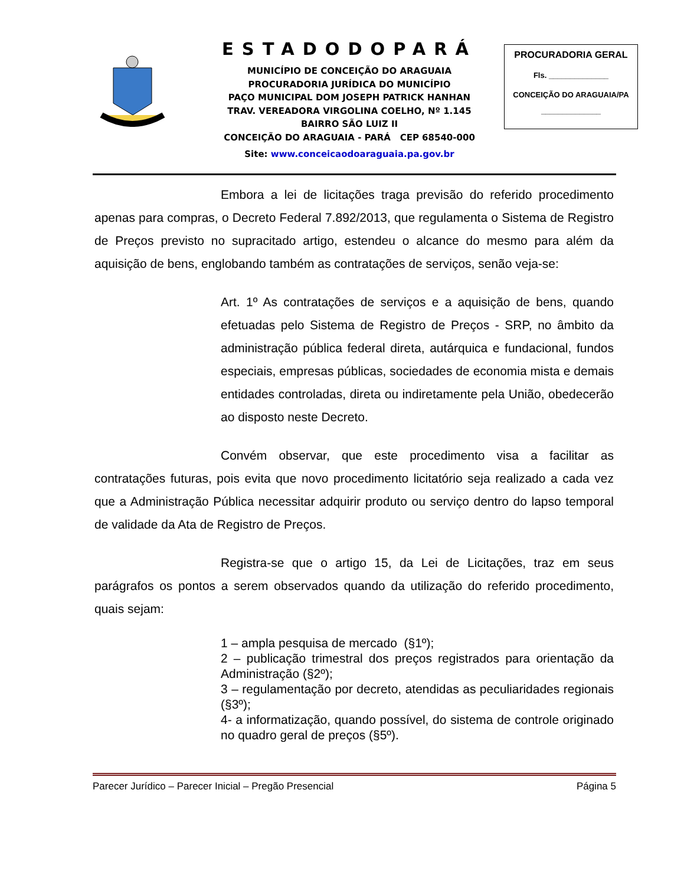ESTADODOPARÁ
MUNICÍPIO DE CONCEIÇÃO DO ARAGUAIA
PROCURADORIA JURÍDICA DO MUNICÍPIO
PAÇO MUNICIPAL DOM JOSEPH PATRICK HANHAN
TRAV. VEREADORA VIRGOLINA COELHO, Nº 1.145
BAIRRO SÃO LUIZ II
CONCEIÇÃO DO ARAGUAIA - PARÁ CEP 68540-000
Site: www.conceicaodoaraguaia.pa.gov.br
PROCURADORIA GERAL
Fls. ______________
CONCEIÇÃO DO ARAGUAIA/PA
______________
Embora a lei de licitações traga previsão do referido procedimento apenas para compras, o Decreto Federal 7.892/2013, que regulamenta o Sistema de Registro de Preços previsto no supracitado artigo, estendeu o alcance do mesmo para além da aquisição de bens, englobando também as contratações de serviços, senão veja-se:
Art. 1º As contratações de serviços e a aquisição de bens, quando efetuadas pelo Sistema de Registro de Preços - SRP, no âmbito da administração pública federal direta, autárquica e fundacional, fundos especiais, empresas públicas, sociedades de economia mista e demais entidades controladas, direta ou indiretamente pela União, obedecerão ao disposto neste Decreto.
Convém observar, que este procedimento visa a facilitar as contratações futuras, pois evita que novo procedimento licitatório seja realizado a cada vez que a Administração Pública necessitar adquirir produto ou serviço dentro do lapso temporal de validade da Ata de Registro de Preços.
Registra-se que o artigo 15, da Lei de Licitações, traz em seus parágrafos os pontos a serem observados quando da utilização do referido procedimento, quais sejam:
1 – ampla pesquisa de mercado (§1º);
2 – publicação trimestral dos preços registrados para orientação da Administração (§2º);
3 – regulamentação por decreto, atendidas as peculiaridades regionais (§3º);
4- a informatização, quando possível, do sistema de controle originado no quadro geral de preços (§5º).
Parecer Jurídico – Parecer Inicial – Pregão Presencial Página 5